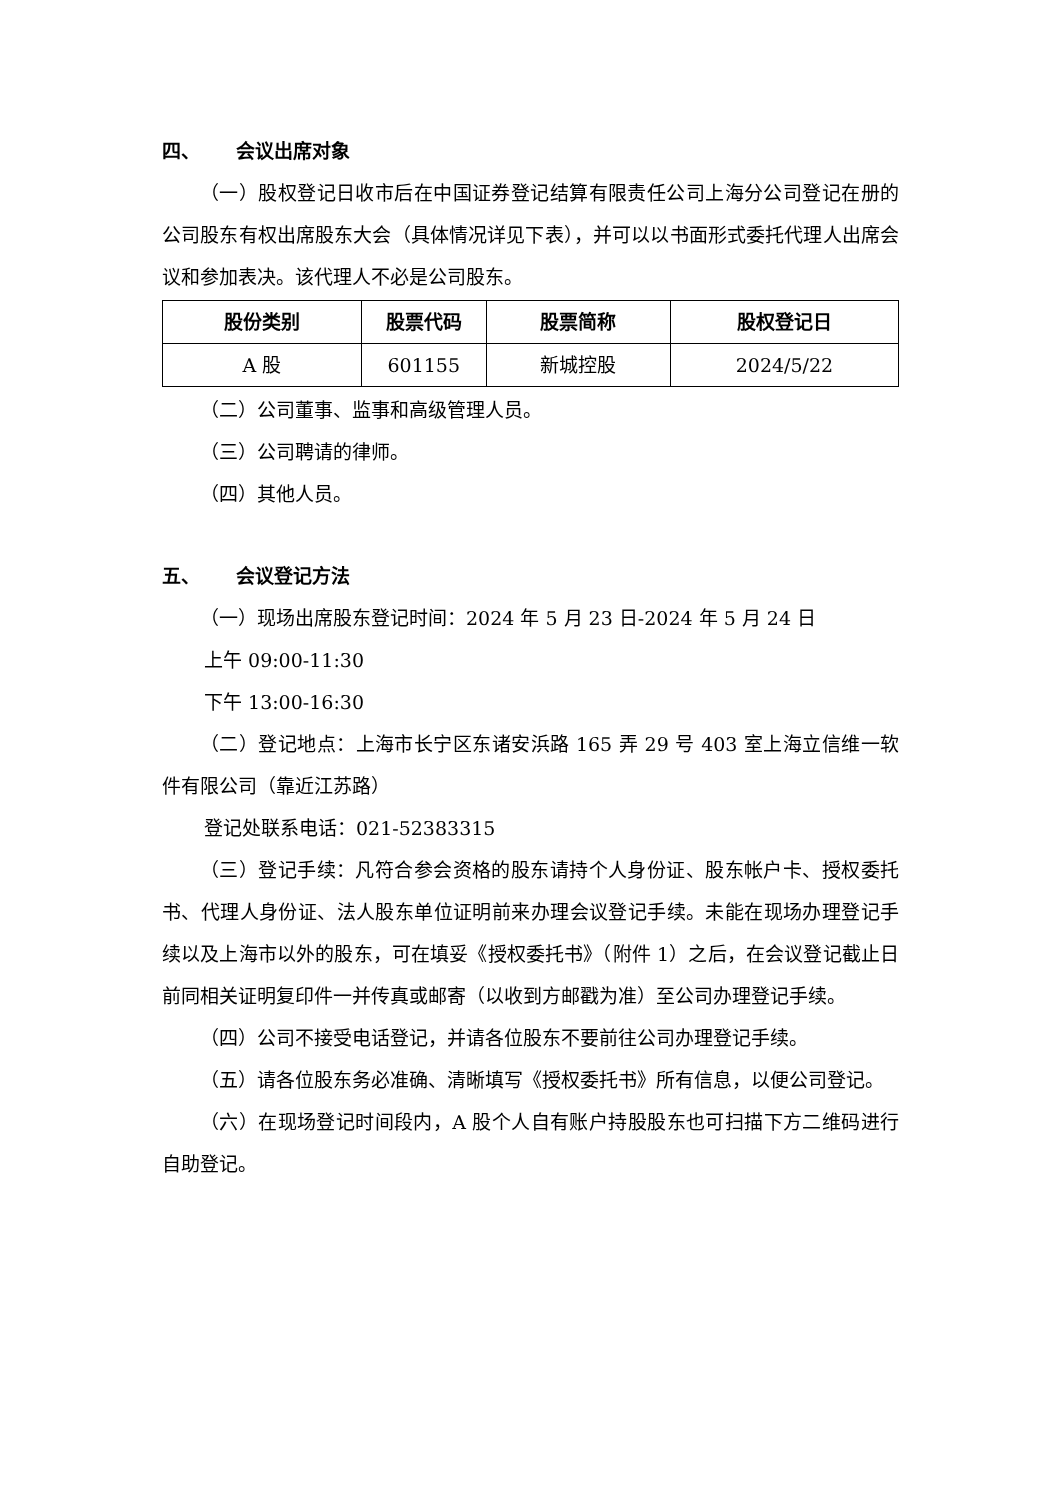四、 会议出席对象
（一）股权登记日收市后在中国证券登记结算有限责任公司上海分公司登记在册的公司股东有权出席股东大会（具体情况详见下表），并可以以书面形式委托代理人出席会议和参加表决。该代理人不必是公司股东。
| 股份类别 | 股票代码 | 股票简称 | 股权登记日 |
| --- | --- | --- | --- |
| A 股 | 601155 | 新城控股 | 2024/5/22 |
（二）公司董事、监事和高级管理人员。
（三）公司聘请的律师。
（四）其他人员。
五、 会议登记方法
（一）现场出席股东登记时间：2024 年 5 月 23 日-2024 年 5 月 24 日
上午 09:00-11:30
下午 13:00-16:30
（二）登记地点：上海市长宁区东诸安浜路 165 弄 29 号 403 室上海立信维一软件有限公司（靠近江苏路）
登记处联系电话：021-52383315
（三）登记手续：凡符合参会资格的股东请持个人身份证、股东帐户卡、授权委托书、代理人身份证、法人股东单位证明前来办理会议登记手续。未能在现场办理登记手续以及上海市以外的股东，可在填妥《授权委托书》（附件 1）之后，在会议登记截止日前同相关证明复印件一并传真或邮寄（以收到方邮戳为准）至公司办理登记手续。
（四）公司不接受电话登记，并请各位股东不要前往公司办理登记手续。
（五）请各位股东务必准确、清晰填写《授权委托书》所有信息，以便公司登记。
（六）在现场登记时间段内，A 股个人自有账户持股股东也可扫描下方二维码进行自助登记。